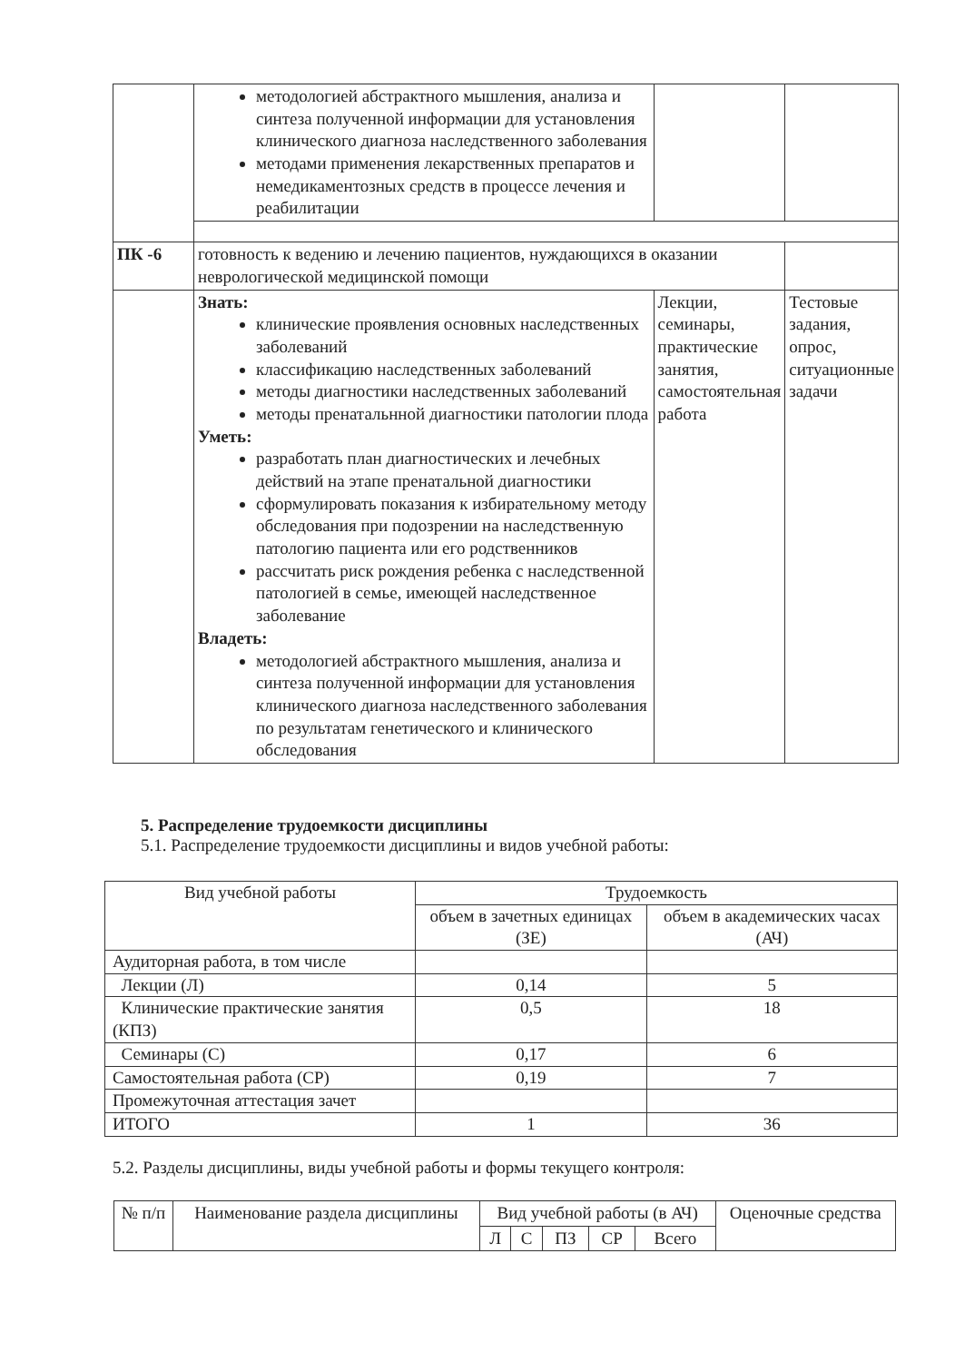| | методологией абстрактного мышления, анализа и синтеза полученной информации для установления клинического диагноза наследственного заболевания методами применения лекарственных препаратов и немедикаментозных средств в процессе лечения и реабилитации | | |
| ПК -6 | готовность к ведению и лечению пациентов, нуждающихся в оказании неврологической медицинской помощи | | |
| | Знать: клинические проявления основных наследственных заболеваний классификацию наследственных заболеваний методы диагностики наследственных заболеваний методы пренатальнной диагностики патологии плода Уметь: разработать план диагностических и лечебных действий на этапе пренатальной диагностики сформулировать показания к избирательному методу обследования при подозрении на наследственную патологию пациента или его родственников рассчитать риск рождения ребенка с наследственной патологией в семье, имеющей наследственное заболевание Владеть: методологией абстрактного мышления, анализа и синтеза полученной информации для установления клинического диагноза наследственного заболевания по результатам генетического и клинического обследования | Лекции, семинары, практические занятия, самостоятельная работа | Тестовые задания, опрос, ситуационные задачи |
5. Распределение трудоемкости дисциплины
5.1. Распределение трудоемкости дисциплины и видов учебной работы:
| Вид учебной работы | Трудоемкость | |
| --- | --- | --- |
| | объем в зачетных единицах (ЗЕ) | объем в академических часах (АЧ) |
| Аудиторная работа, в том числе | | |
| Лекции (Л) | 0,14 | 5 |
| Клинические практические занятия (КПЗ) | 0,5 | 18 |
| Семинары (С) | 0,17 | 6 |
| Самостоятельная работа (СР) | 0,19 | 7 |
| Промежуточная аттестация зачет | | |
| ИТОГО | 1 | 36 |
5.2. Разделы дисциплины, виды учебной работы и формы текущего контроля:
| № п/п | Наименование раздела дисциплины | Вид учебной работы (в АЧ) | | | | | Оценочные средства |
| --- | --- | --- | --- | --- | --- | --- | --- |
| | | Л | С | ПЗ | СР | Всего | |